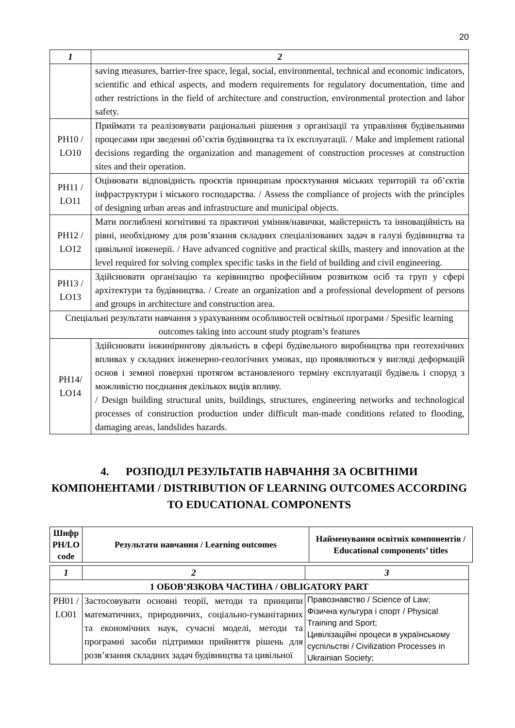20
| 1 | 2 |
| | saving measures, barrier-free space, legal, social, environmental, technical and economic indicators, scientific and ethical aspects, and modern requirements for regulatory documentation, time and other restrictions in the field of architecture and construction, environmental protection and labor safety. |
| PH10 / LO10 | Приймати та реалізовувати раціональні рішення з організації та управління будівельними процесами при зведенні об’єктів будівництва та їх експлуатації. / Make and implement rational decisions regarding the organization and management of construction processes at construction sites and their operation. |
| PH11 / LO11 | Оцінювати відповідність проєктів принципам проєктування міських територій та об’єктів інфраструктури і міського господарства. / Assess the compliance of projects with the principles of designing urban areas and infrastructure and municipal objects. |
| PH12 / LO12 | Мати поглиблені когнітивні та практичні уміння/навички, майстерність та інноваційність на рівні, необхідному для розв’язання складних спеціалізованих задач в галузі будівництва та цивільної інженерії. / Have advanced cognitive and practical skills, mastery and innovation at the level required for solving complex specific tasks in the field of building and civil engineering. |
| PH13 / LO13 | Здійснювати організацію та керівництво професійним розвитком осіб та груп у сфері архітектури та будівництва. / Create an organization and a professional development of persons and groups in architecture and construction area. |
| Спеціальні результати навчання з урахуванням особливостей освітньої програми / Spesific learning outcomes taking into account study ptogram’s features | |
| PH14/ LO14 | Здійснювати інжинірингову діяльність в сфері будівельного виробництва при геотехнічних впливах у складних інженерно-геологічних умовах, що проявляються у вигляді деформацій основ і земної поверхні протягом встановленого терміну експлуатації будівель і споруд з можливістю поєднання декількох видів впливу. / Design building structural units, buildings, structures, engineering networks and technological processes of construction production under difficult man-made conditions related to flooding, damaging areas, landslides hazards. |
4. РОЗПОДІЛ РЕЗУЛЬТАТІВ НАВЧАННЯ ЗА ОСВІТНІМИ КОМПОНЕНТАМИ / DISTRIBUTION OF LEARNING OUTCOMES ACCORDING TO EDUCATIONAL COMPONENTS
| Шифр PH/LO code | Результати навчання / Learning outcomes | Найменування освітніх компонентів / Educational components’ titles |
| --- | --- | --- |
| 1 | 2 | 3 |
| 1 ОБОВ’ЯЗКОВА ЧАСТИНА / OBLIGATORY PART | | |
| PH01 / LO01 | Застосовувати основні теорії, методи та принципи математичних, природничих, соціально-гуманітарних та економічних наук, сучасні моделі, методи та програмні засоби підтримки прийняття рішень для розв’язання складних задач будівництва та цивільної | Правознавство / Science of Law; Фізична культура і спорт / Physical Training and Sport; Цивілізаційні процеси в українському суспільстві / Civilization Processes in Ukrainian Society; |